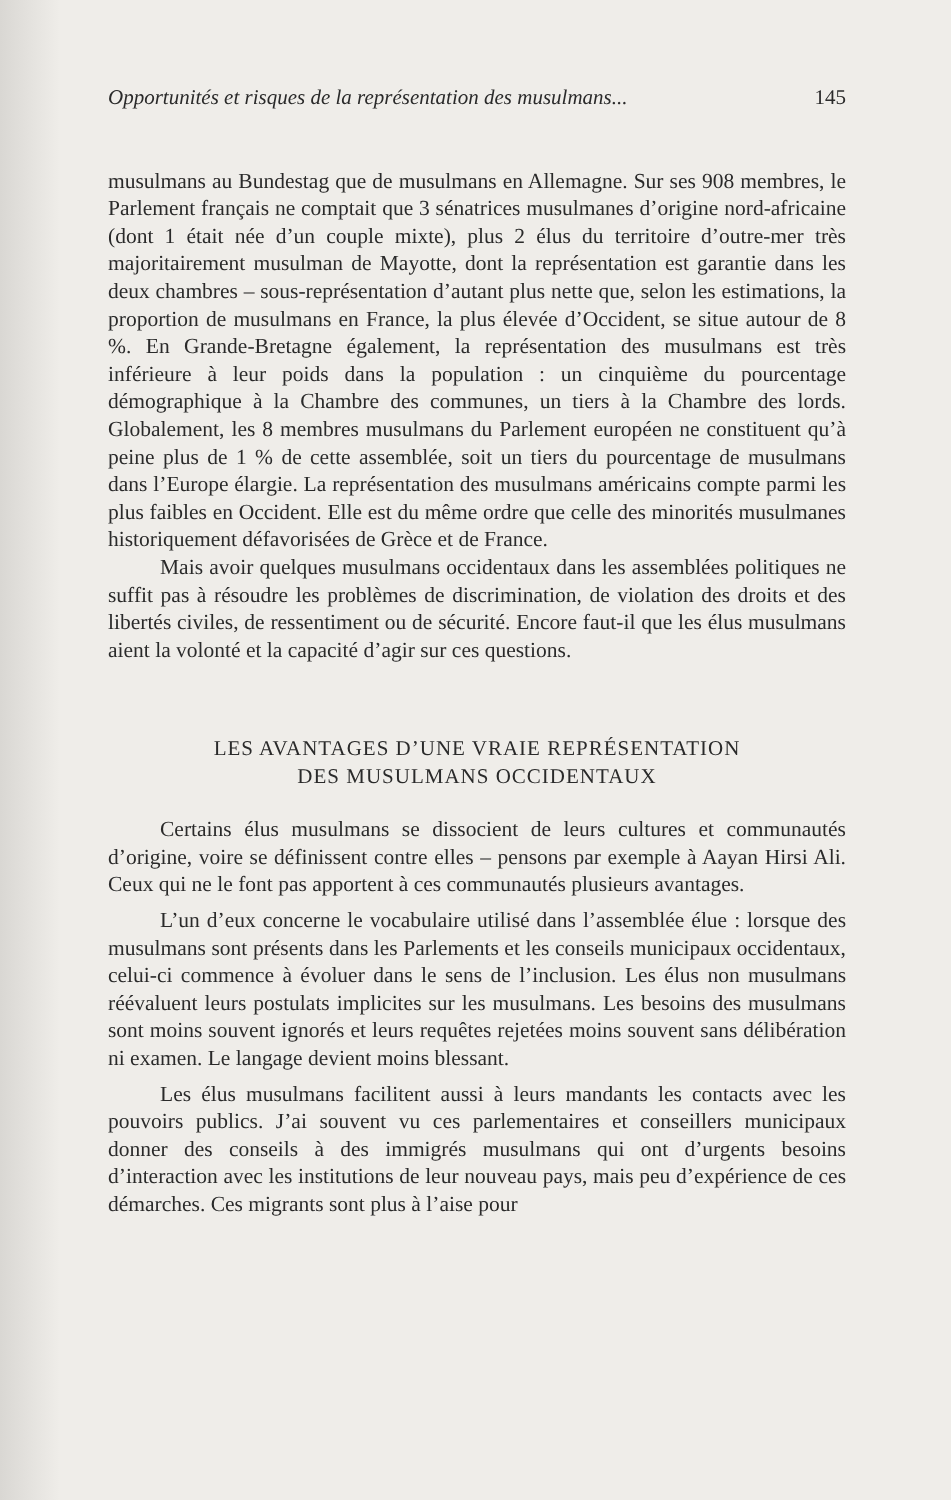Opportunités et risques de la représentation des musulmans... 145
musulmans au Bundestag que de musulmans en Allemagne. Sur ses 908 membres, le Parlement français ne comptait que 3 sénatrices musulmanes d’origine nord-africaine (dont 1 était née d’un couple mixte), plus 2 élus du territoire d’outre-mer très majoritairement musulman de Mayotte, dont la représentation est garantie dans les deux chambres – sous-représentation d’autant plus nette que, selon les estimations, la proportion de musulmans en France, la plus élevée d’Occident, se situe autour de 8 %. En Grande-Bretagne également, la représentation des musulmans est très inférieure à leur poids dans la population : un cinquième du pourcentage démographique à la Chambre des communes, un tiers à la Chambre des lords. Globalement, les 8 membres musulmans du Parlement européen ne constituent qu’à peine plus de 1 % de cette assemblée, soit un tiers du pourcentage de musulmans dans l’Europe élargie. La représentation des musulmans américains compte parmi les plus faibles en Occident. Elle est du même ordre que celle des minorités musulmanes historiquement défavorisées de Grèce et de France.
Mais avoir quelques musulmans occidentaux dans les assemblées politiques ne suffit pas à résoudre les problèmes de discrimination, de violation des droits et des libertés civiles, de ressentiment ou de sécurité. Encore faut-il que les élus musulmans aient la volonté et la capacité d’agir sur ces questions.
LES AVANTAGES D’UNE VRAIE REPRÉSENTATION
DES MUSULMANS OCCIDENTAUX
Certains élus musulmans se dissocient de leurs cultures et communautés d’origine, voire se définissent contre elles – pensons par exemple à Aayan Hirsi Ali. Ceux qui ne le font pas apportent à ces communautés plusieurs avantages.
L’un d’eux concerne le vocabulaire utilisé dans l’assemblée élue : lorsque des musulmans sont présents dans les Parlements et les conseils municipaux occidentaux, celui-ci commence à évoluer dans le sens de l’inclusion. Les élus non musulmans réévaluent leurs postulats implicites sur les musulmans. Les besoins des musulmans sont moins souvent ignorés et leurs requêtes rejetées moins souvent sans délibération ni examen. Le langage devient moins blessant.
Les élus musulmans facilitent aussi à leurs mandants les contacts avec les pouvoirs publics. J’ai souvent vu ces parlementaires et conseillers municipaux donner des conseils à des immigrés musulmans qui ont d’urgents besoins d’interaction avec les institutions de leur nouveau pays, mais peu d’expérience de ces démarches. Ces migrants sont plus à l’aise pour